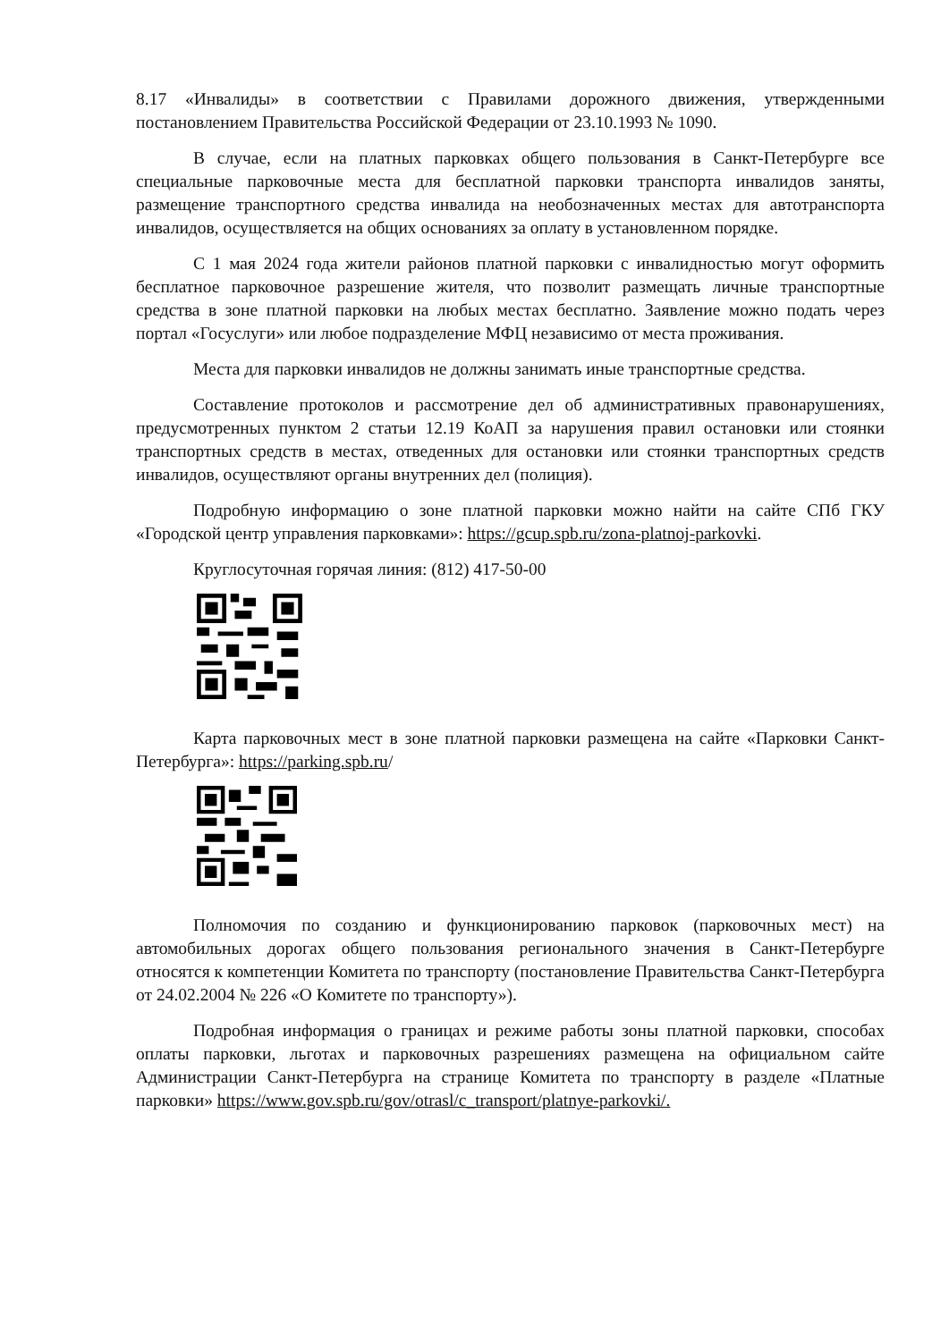8.17 «Инвалиды» в соответствии с Правилами дорожного движения, утвержденными постановлением Правительства Российской Федерации от 23.10.1993 № 1090.
В случае, если на платных парковках общего пользования в Санкт-Петербурге все специальные парковочные места для бесплатной парковки транспорта инвалидов заняты, размещение транспортного средства инвалида на необозначенных местах для автотранспорта инвалидов, осуществляется на общих основаниях за оплату в установленном порядке.
С 1 мая 2024 года жители районов платной парковки с инвалидностью могут оформить бесплатное парковочное разрешение жителя, что позволит размещать личные транспортные средства в зоне платной парковки на любых местах бесплатно. Заявление можно подать через портал «Госуслуги» или любое подразделение МФЦ независимо от места проживания.
Места для парковки инвалидов не должны занимать иные транспортные средства.
Составление протоколов и рассмотрение дел об административных правонарушениях, предусмотренных пунктом 2 статьи 12.19 КоАП за нарушения правил остановки или стоянки транспортных средств в местах, отведенных для остановки или стоянки транспортных средств инвалидов, осуществляют органы внутренних дел (полиция).
Подробную информацию о зоне платной парковки можно найти на сайте СПб ГКУ «Городской центр управления парковками»: https://gcup.spb.ru/zona-platnoj-parkovki.
Круглосуточная горячая линия: (812) 417-50-00
Карта парковочных мест в зоне платной парковки размещена на сайте «Парковки Санкт-Петербурга»: https://parking.spb.ru/
Полномочия по созданию и функционированию парковок (парковочных мест) на автомобильных дорогах общего пользования регионального значения в Санкт-Петербурге относятся к компетенции Комитета по транспорту (постановление Правительства Санкт-Петербурга от 24.02.2004 № 226 «О Комитете по транспорту»).
Подробная информация о границах и режиме работы зоны платной парковки, способах оплаты парковки, льготах и парковочных разрешениях размещена на официальном сайте Администрации Санкт-Петербурга на странице Комитета по транспорту в разделе «Платные парковки» https://www.gov.spb.ru/gov/otrasl/c_transport/platnye-parkovki/.